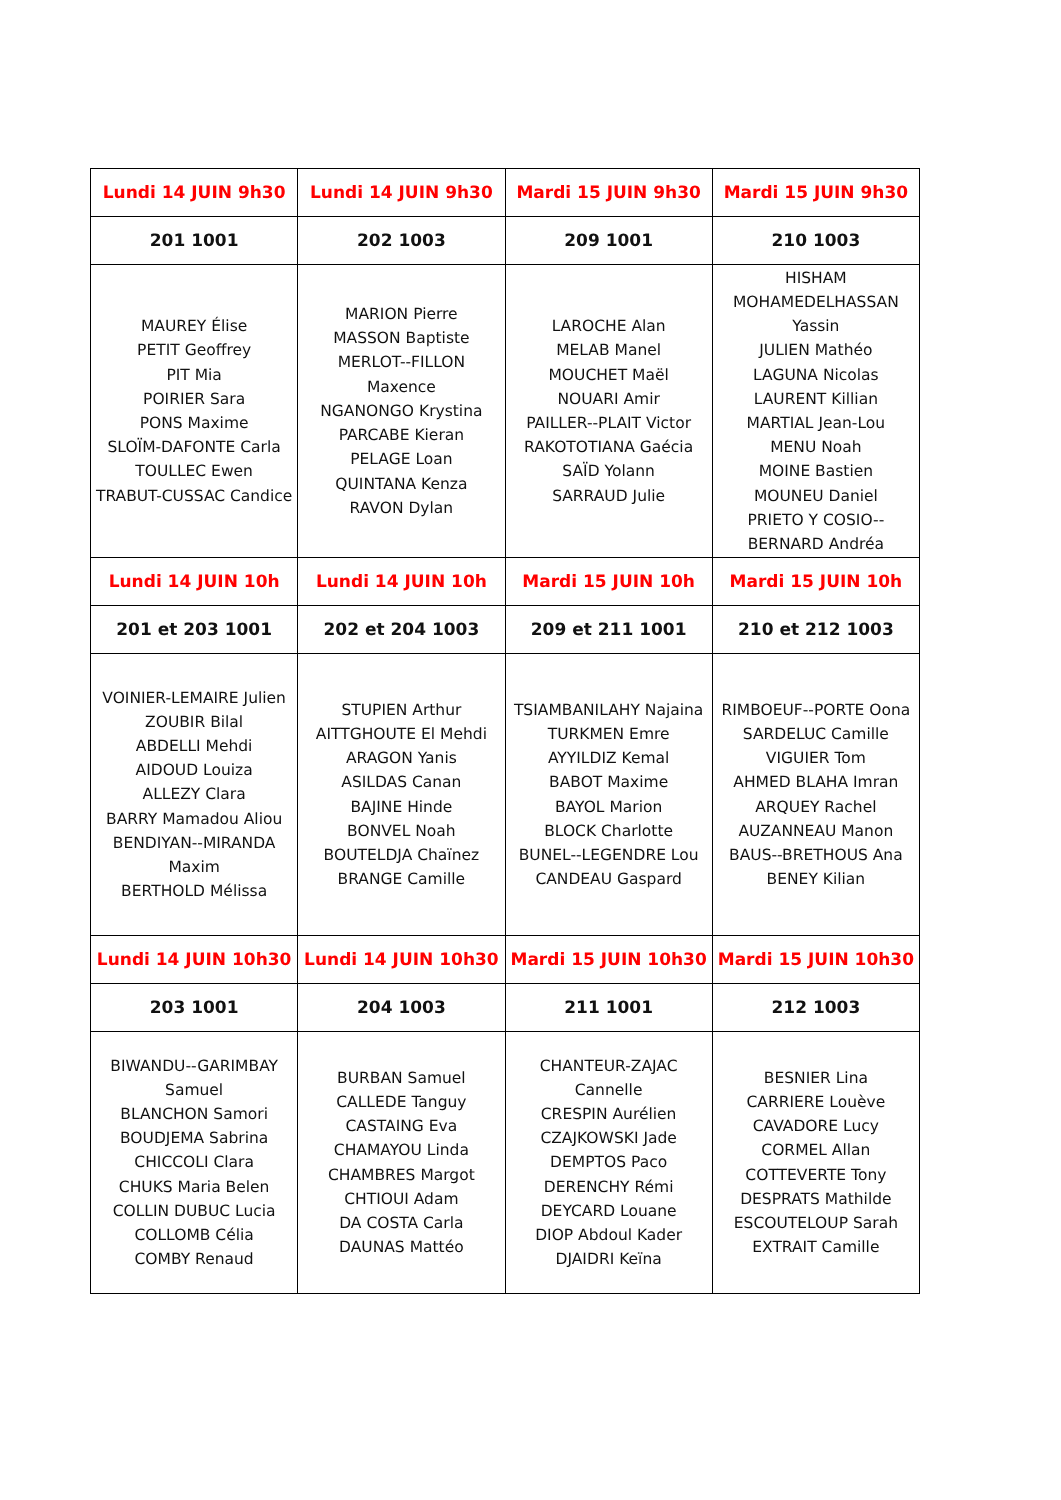| Lundi 14 JUIN 9h30 | Lundi 14 JUIN 9h30 | Mardi 15 JUIN 9h30 | Mardi 15 JUIN 9h30 |
| 201 1001 | 202 1003 | 209 1001 | 210 1003 |
| MAUREY Élise PETIT Geoffrey PIT Mia POIRIER Sara PONS Maxime SLOÏM-DAFONTE Carla TOULLEC Ewen TRABUT-CUSSAC Candice | MARION Pierre MASSON Baptiste MERLOT--FILLON Maxence NGANONGO Krystina PARCABE Kieran PELAGE Loan QUINTANA Kenza RAVON Dylan | LAROCHE Alan MELAB Manel MOUCHET Maël NOUARI Amir PAILLER--PLAIT Victor RAKOTOTIANA Gaécia SAÏD Yolann SARRAUD Julie | HISHAM MOHAMEDELHASSAN Yassin JULIEN Mathéo LAGUNA Nicolas LAURENT Killian MARTIAL Jean-Lou MENU Noah MOINE Bastien MOUNEU Daniel PRIETO Y COSIO-- BERNARD Andréa |
| Lundi 14 JUIN 10h | Lundi 14 JUIN 10h | Mardi 15 JUIN 10h | Mardi 15 JUIN 10h |
| 201 et 203 1001 | 202 et 204 1003 | 209 et 211 1001 | 210 et 212 1003 |
| VOINIER-LEMAIRE Julien ZOUBIR Bilal ABDELLI Mehdi AIDOUD Louiza ALLEZY Clara BARRY Mamadou Aliou BENDIYAN--MIRANDA Maxim BERTHOLD Mélissa | STUPIEN Arthur AITTGHOUTE El Mehdi ARAGON Yanis ASILDAS Canan BAJINE Hinde BONVEL Noah BOUTELDJA Chaïnez BRANGE Camille | TSIAMBANILAHY Najaina TURKMEN Emre AYYILDIZ Kemal BABOT Maxime BAYOL Marion BLOCK Charlotte BUNEL--LEGENDRE Lou CANDEAU Gaspard | RIMBOEUF--PORTE Oona SARDELUC Camille VIGUIER Tom AHMED BLAHA Imran ARQUEY Rachel AUZANNEAU Manon BAUS--BRETHOUS Ana BENEY Kilian |
| Lundi 14 JUIN 10h30 | Lundi 14 JUIN 10h30 | Mardi 15 JUIN 10h30 | Mardi 15 JUIN 10h30 |
| 203 1001 | 204 1003 | 211 1001 | 212 1003 |
| BIWANDU--GARIMBAY Samuel BLANCHON Samori BOUDJEMA Sabrina CHICCOLI Clara CHUKS Maria Belen COLLIN DUBUC Lucia COLLOMB Célia COMBY Renaud | BURBAN Samuel CALLEDE Tanguy CASTAING Eva CHAMAYOU Linda CHAMBRES Margot CHTIOUI Adam DA COSTA Carla DAUNAS Mattéo | CHANTEUR-ZAJAC Cannelle CRESPIN Aurélien CZAJKOWSKI Jade DEMPTOS Paco DERENCHY Rémi DEYCARD Louane DIOP Abdoul Kader DJAIDRI Keïna | BESNIER Lina CARRIERE Louève CAVADORE Lucy CORMEL Allan COTTEVERTE Tony DESPRATS Mathilde ESCOUTELOUP Sarah EXTRAIT Camille |